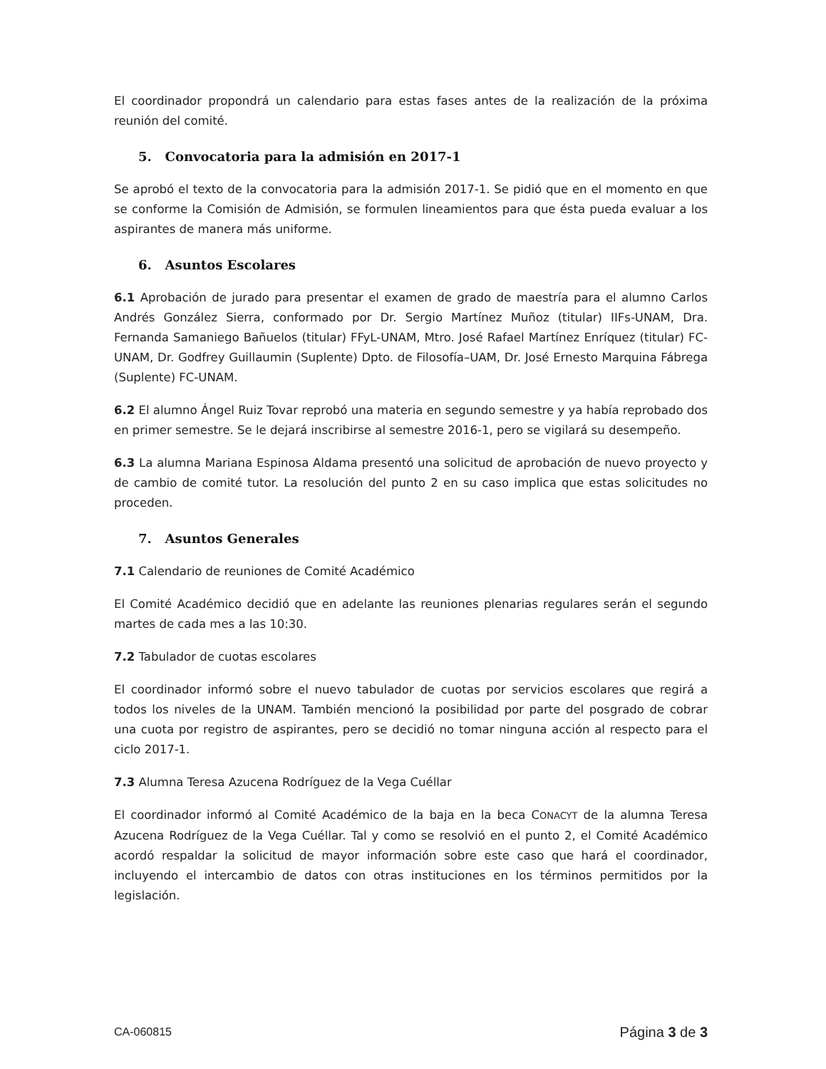El coordinador propondrá un calendario para estas fases antes de la realización de la próxima reunión del comité.
5. Convocatoria para la admisión en 2017-1
Se aprobó el texto de la convocatoria para la admisión 2017-1. Se pidió que en el momento en que se conforme la Comisión de Admisión, se formulen lineamientos para que ésta pueda evaluar a los aspirantes de manera más uniforme.
6. Asuntos Escolares
6.1 Aprobación de jurado para presentar el examen de grado de maestría para el alumno Carlos Andrés González Sierra, conformado por Dr. Sergio Martínez Muñoz (titular) IIFs-UNAM, Dra. Fernanda Samaniego Bañuelos (titular) FFyL-UNAM, Mtro. José Rafael Martínez Enríquez (titular) FC-UNAM, Dr. Godfrey Guillaumin (Suplente) Dpto. de Filosofía–UAM, Dr. José Ernesto Marquina Fábrega (Suplente) FC-UNAM.
6.2 El alumno Ángel Ruiz Tovar reprobó una materia en segundo semestre y ya había reprobado dos en primer semestre. Se le dejará inscribirse al semestre 2016-1, pero se vigilará su desempeño.
6.3 La alumna Mariana Espinosa Aldama presentó una solicitud de aprobación de nuevo proyecto y de cambio de comité tutor. La resolución del punto 2 en su caso implica que estas solicitudes no proceden.
7. Asuntos Generales
7.1 Calendario de reuniones de Comité Académico
El Comité Académico decidió que en adelante las reuniones plenarias regulares serán el segundo martes de cada mes a las 10:30.
7.2 Tabulador de cuotas escolares
El coordinador informó sobre el nuevo tabulador de cuotas por servicios escolares que regirá a todos los niveles de la UNAM. También mencionó la posibilidad por parte del posgrado de cobrar una cuota por registro de aspirantes, pero se decidió no tomar ninguna acción al respecto para el ciclo 2017-1.
7.3 Alumna Teresa Azucena Rodríguez de la Vega Cuéllar
El coordinador informó al Comité Académico de la baja en la beca CONACYT de la alumna Teresa Azucena Rodríguez de la Vega Cuéllar. Tal y como se resolvió en el punto 2, el Comité Académico acordó respaldar la solicitud de mayor información sobre este caso que hará el coordinador, incluyendo el intercambio de datos con otras instituciones en los términos permitidos por la legislación.
CA-060815 Página 3 de 3